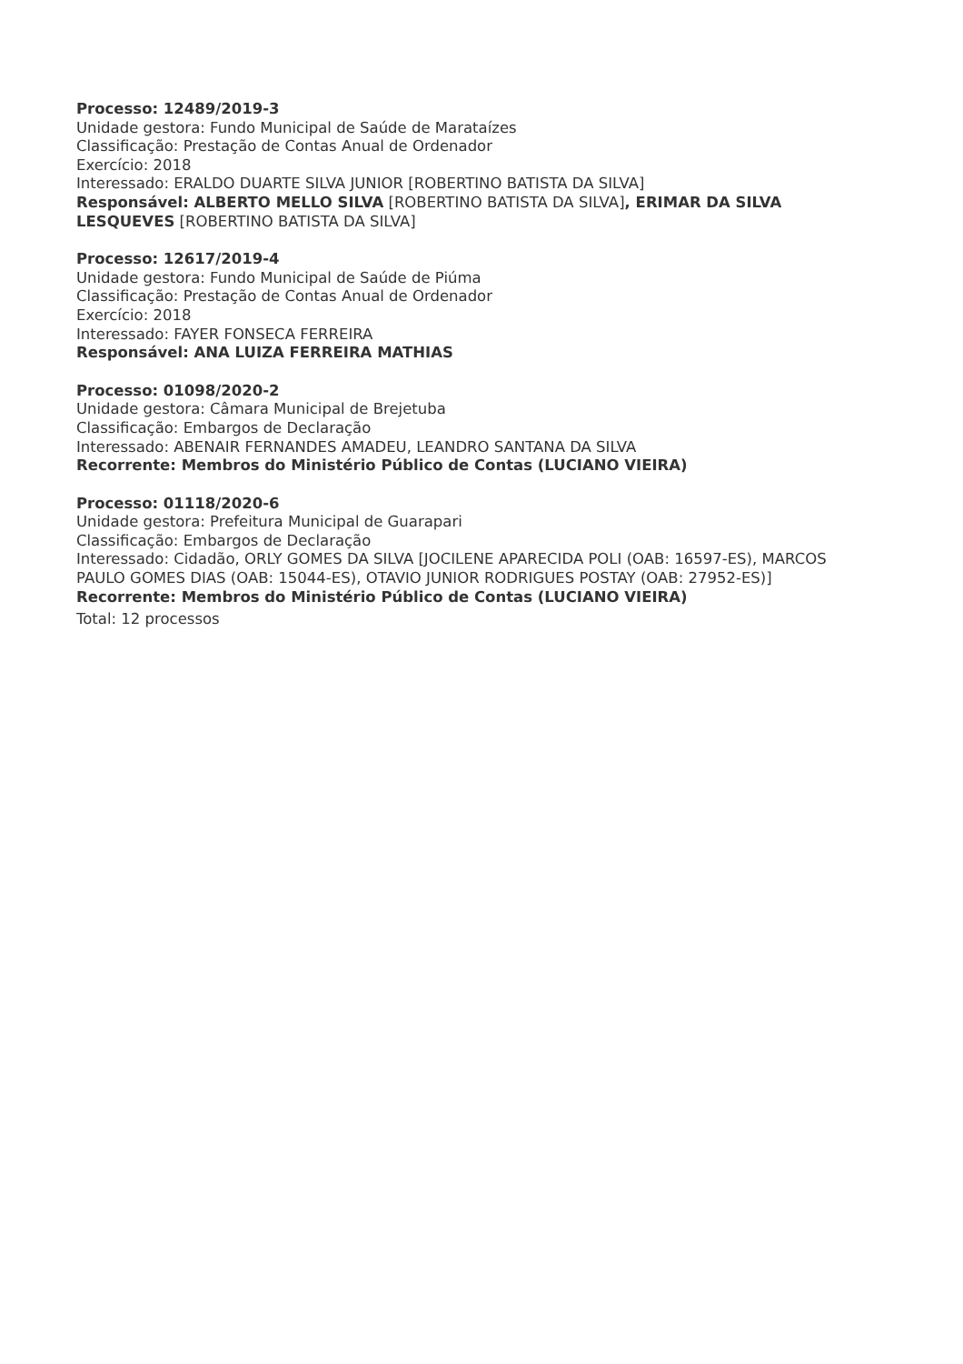Processo: 12489/2019-3
Unidade gestora: Fundo Municipal de Saúde de Marataízes
Classificação: Prestação de Contas Anual de Ordenador
Exercício: 2018
Interessado: ERALDO DUARTE SILVA JUNIOR [ROBERTINO BATISTA DA SILVA]
Responsável: ALBERTO MELLO SILVA [ROBERTINO BATISTA DA SILVA], ERIMAR DA SILVA LESQUEVES [ROBERTINO BATISTA DA SILVA]
Processo: 12617/2019-4
Unidade gestora: Fundo Municipal de Saúde de Piúma
Classificação: Prestação de Contas Anual de Ordenador
Exercício: 2018
Interessado: FAYER FONSECA FERREIRA
Responsável: ANA LUIZA FERREIRA MATHIAS
Processo: 01098/2020-2
Unidade gestora: Câmara Municipal de Brejetuba
Classificação: Embargos de Declaração
Interessado: ABENAIR FERNANDES AMADEU, LEANDRO SANTANA DA SILVA
Recorrente: Membros do Ministério Público de Contas (LUCIANO VIEIRA)
Processo: 01118/2020-6
Unidade gestora: Prefeitura Municipal de Guarapari
Classificação: Embargos de Declaração
Interessado: Cidadão, ORLY GOMES DA SILVA [JOCILENE APARECIDA POLI (OAB: 16597-ES), MARCOS PAULO GOMES DIAS (OAB: 15044-ES), OTAVIO JUNIOR RODRIGUES POSTAY (OAB: 27952-ES)]
Recorrente: Membros do Ministério Público de Contas (LUCIANO VIEIRA)
Total: 12 processos